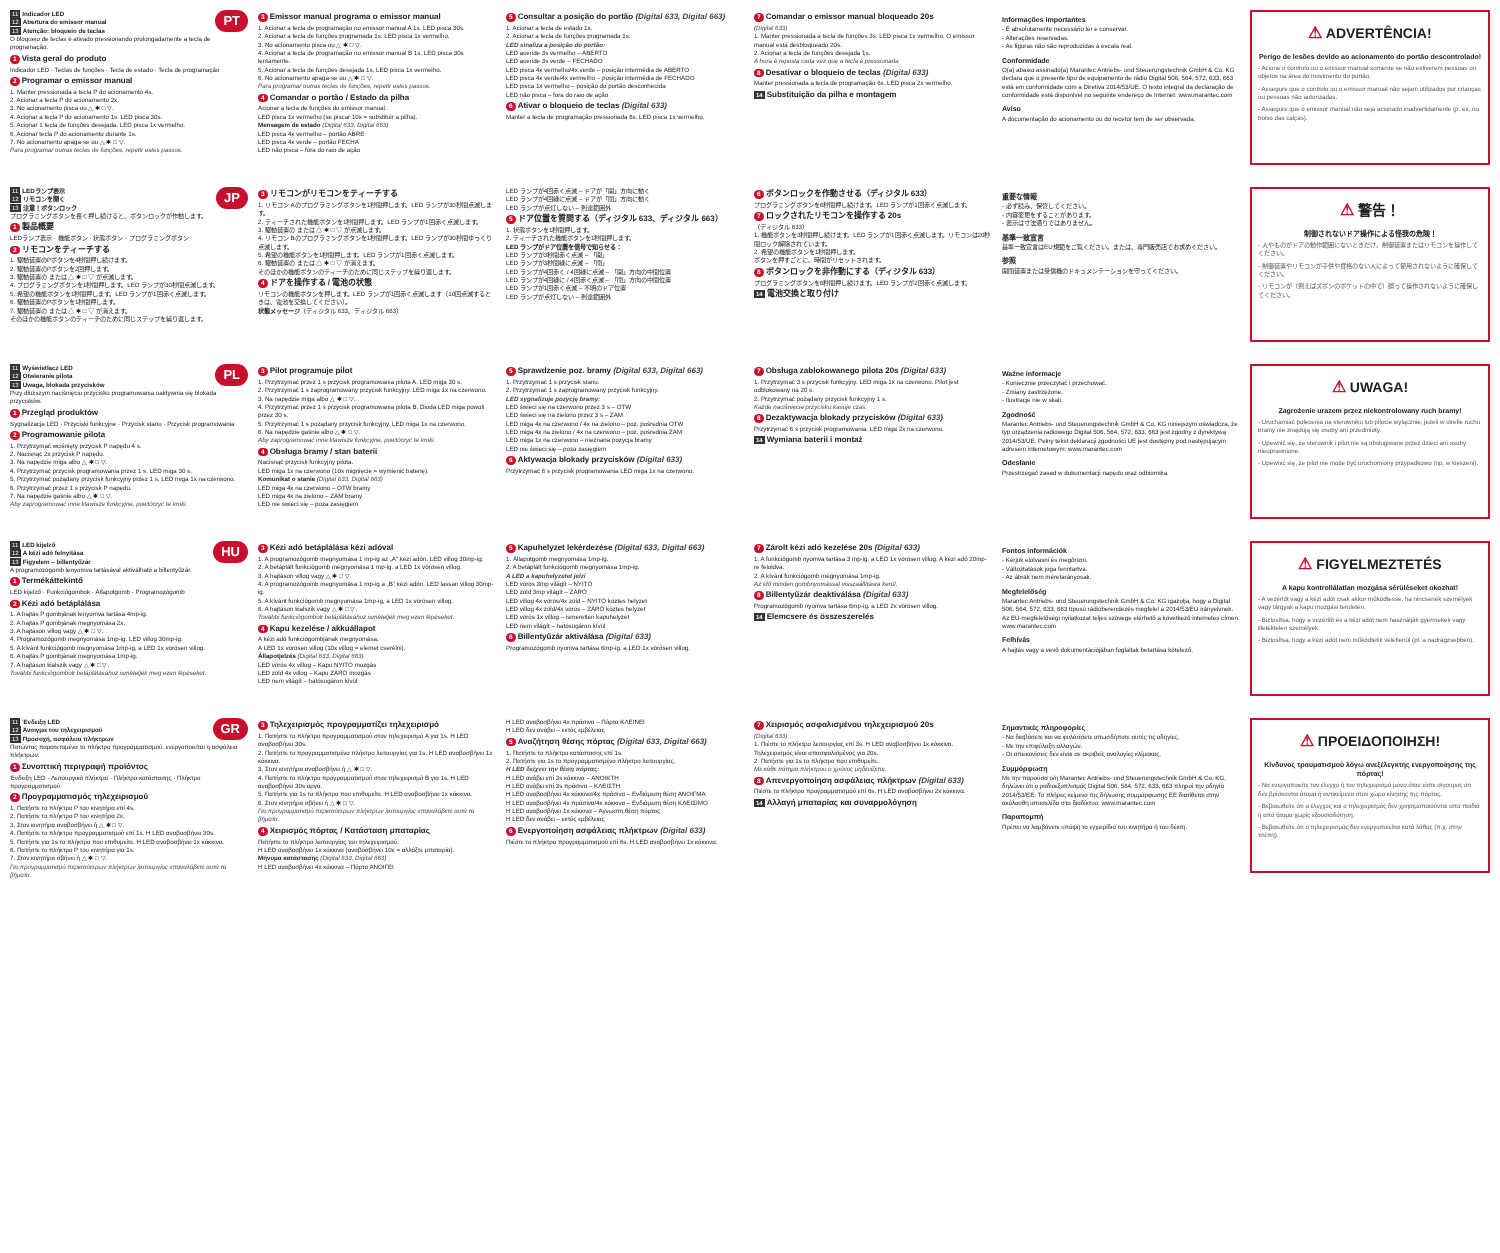PT
11 Indicador LED
12 Abertura do emissor manual
13 Atenção: bloqueio de teclas
O bloqueio de teclas é ativado pressionando prolongadamente a tecla de programação.
1 Vista geral do produto
Indicador LED · Teclas de funções · Tecla de estado · Tecla de programação
2 Programar o emissor manual
1. Manter pressionada a tecla P do acionamento 4s.
2. Acionar a tecla P do acionamento 2x.
3. No acionamento pisca ou △ ✱ □ ▽.
4. Acionar a tecla P do acionamento 1s. LED pisca 30s.
5. Acionar 1 tecla de funções desejada. LED pisca 1x vermelho.
6. Acionar tecla P do acionamento durante 1s.
7. No acionamento apaga-se ou △ ✱ □ ▽.
Para programar outras teclas de funções, repetir estes passos.
3 Emissor manual programa o emissor manual
1. Acionar a tecla de programação no emissor manual A 1s. LED pisca 30s.
2. Acionar a tecla de funções programada 1s. LED pisca 1x vermelho.
3. No acionamento pisca ou △ ✱ □ ▽.
4. Acionar a tecla de programação no emissor manual B 1s. LED pisca 30s lentamente.
5. Acionar a tecla de funções desejada 1s. LED pisca 1x vermelho.
6. No acionamento apaga-se ou △ ✱ □ ▽.
Para programar outras teclas de funções, repetir estes passos.
4 Comandar o portão / Estado da pilha
Acionar a tecla de funções do emissor manual.
LED pisca 1x vermelho (se piscar 10x = substituir a pilha).
Mensagem de estado (Digital 633, Digital 663)
LED pisca 4x vermelho – portão ABRE
LED pisca 4x verde – portão FECHA
LED não pisca – fora do raio de ação
5 Consultar a posição do portão (Digital 633, Digital 663)
1. Acionar a tecla de estado 1s.
2. Acionar a tecla de funções programada 1s.
LED sinaliza a posição do portão:
LED acende 3s vermelho – ABERTO
LED acende 3s verde – FECHADO
LED pisca 4x vermelho/4x verde – posição intermédia de ABERTO
LED pisca 4x verde/4x vermelho – posição intermédia de FECHADO
LED pisca 1x vermelho – posição do portão desconhecida
LED não pisca – fora do raio de ação
6 Ativar o bloqueio de teclas (Digital 633)
Manter a tecla de programação pressionada 6s. LED pisca 1x vermelho.
7 Comandar o emissor manual bloqueado 20s
(Digital 633)
1. Manter pressionada a tecla de funções 3s. LED pisca 1x vermelho. O emissor manual está desbloqueado 20s.
2. Acionar a tecla de funções desejada 1s.
A hora é reposta cada vez que a tecla é pressionada
8 Desativar o bloqueio de teclas (Digital 633)
Manter pressionada a tecla de programação 6s. LED pisca 2x vermelho.
14 Substituição da pilha e montagem
Informações importantes
- É absolutamente necessário ler e conservar.
- Alterações reservadas.
- As figuras não são reproduzidas à escala real.
Conformidade
O(a) abaixo assinado(a) Marantec Antriebs- und Steuerungstechnik GmbH & Co. KG declara que o presente tipo de equipamento de rádio Digital 506, 564, 572, 633, 663 está em conformidade com a Diretiva 2014/53/UE. O texto integral da declaração de conformidade está disponível no seguinte endereço de Internet: www.marantec.com
Aviso
A documentação do acionamento ou do recetor tem de ser observada.
⚠ ADVERTÊNCIA!
Perigo de lesões devido ao acionamento do portão descontrolado!
- Acione o controlo ou o emissor manual somente se não estiverem pessoas ou objetos na área do movimento do portão.
- Assegure que o controlo ou o emissor manual não sejam utilizados por crianças ou pessoas não autorizadas.
- Assegure que o emissor manual não seja acionado inadvertidamente (p. ex. no bolso das calças).
JP
11 LEDランプ表示
12 リモコンを開く
13 注意！ボタンロック
プログラミングボタンを長く押し続けると、ボタンロックが作動します。
1 製品概要
LEDランプ表示 · 機能ボタン · 状態ボタン · プログラミングボタン
2 リモコンをティーチする
1. 駆動装置のPボタンを4秒間押し続けます。
2. 駆動装置のPボタンを2回押します。
3. 駆動装置の または △ ✱ □ ▽ が点滅します。
4. プログラミングボタンを1秒間押します。LED ランプが30秒間点滅します。
5. 希望の機能ボタンを1秒間押します。LED ランプが1回赤く点滅します。
6. 駆動装置のPボタンを1秒間押します。
7. 駆動装置の または △ ✱ □ ▽ が消えます。
そのほかの機能ボタンのティーチのために同じステップを繰り返します。
3 リモコンがリモコンをティーチする
1. リモコン Aのプログラミングボタンを1秒間押します。LED ランプが30秒間点滅します。
2. ティーチされた機能ボタンを1秒間押します。LED ランプが1回赤く点滅します。
3. 駆動装置の または △ ✱ □ ▽ が点滅します。
4. リモコン Bのプログラミングボタンを1秒間押します。LED ランプが30秒間ゆっくり点滅します。
5. 希望の機能ボタンを1秒間押します。LED ランプが1回赤く点滅します。
6. 駆動装置の または △ ✱ □ ▽ が消えます。
そのほかの機能ボタンのティーチのために同じステップを繰り返します。
4 ドアを操作する / 電池の状態
リモコンの機能ボタンを押します。LED ランプが1回赤く点滅します（10回点滅するときは、電池を交換してください）。
状態メッセージ（ディジタル 633、ディジタル 663）
LED ランプが4回赤く点滅 – ドアが「開」方向に動く
LED ランプが4回緑に点滅 – ドアが「閉」方向に動く
LED ランプが点灯しない – 到達範囲外
5 ドア位置を質問する（ディジタル 633、ディジタル 663）
1. 状態ボタンを1秒間押します。
2. ティーチされた機能ボタンを1秒間押します。
LED ランプがドア位置を信号で知らせる：
LED ランプが3秒間赤く点滅 – 「開」
LED ランプが3秒間緑に点滅 – 「閉」
LED ランプが4回赤く / 4回緑に点滅 – 「開」方向の中間位置
LED ランプが4回緑に / 4回赤く点滅 – 「閉」方向の中間位置
LED ランプが1回赤く点滅 – 不明のドア位置
LED ランプが点灯しない – 到達範囲外
6 ボタンロックを作動させる（ディジタル 633）
プログラミングボタンを6秒間押し続けます。LED ランプが1回赤く点滅します。
7 ロックされたリモコンを操作する 20s
（ディジタル 633）
1. 機能ボタンを3秒間押し続けます。LED ランプが1回赤く点滅します。リモコンは20秒間ロック解除されています。
2. 希望の機能ボタンを1秒間押します。
ボタンを押すごとに、時間がリセットされます。
8 ボタンロックを非作動にする（ディジタル 633）
プログラミングボタンを6秒間押し続けます。LED ランプが2回赤く点滅します。
14 電池交換と取り付け
重要な情報
- 必ず読み、保管してください。
- 内容変更をすることがあります。
- 表示は寸法通りではありません。
基準一致宣言
基準一致宣言はEU規範をご覧ください。または、専門販売店でお求めください。
参照
開閉装置または受信機のドキュメンテーションを守ってください。
⚠ 警告！
制御されないドア操作による怪我の危険！
- 人やものがドアの動作範囲にないときだけ、制御装置またはリモコンを操作してください。
- 制御装置やリモコンが子供や資格のない人によって使用されないように確保してください。
- リモコンが（例えばズボンのポケットの中で）誤って操作されないように確保してください。
PL
11 Wyświetlacz LED
12 Otwieranie pilota
13 Uwaga, blokada przycisków
Przy dłuższym naciśnięciu przycisku programowania uaktywnia się blokada przycisków.
1 Przegląd produktów
Sygnalizacja LED · Przyciski funkcyjne · Przycisk stanu · Przycisk programowania
2 Programowanie pilota
1. Przytrzymać wciśnięty przycisk P napędu 4 s.
2. Nacisnąć 2x przycisk P napędu.
3. Na napędzie miga albo △ ✱ □ ▽.
4. Przytrzymać przycisk programowania przez 1 s. LED miga 30 s.
5. Przytrzymać pożądany przycisk funkcyjny przez 1 s. LED miga 1x na czerwono.
6. Przytrzymać przez 1 s przycisk P napędu.
7. Na napędzie gaśnie albo △ ✱ □ ▽.
Aby zaprogramować inne klawisze funkcyjne, powtórzyć te kroki.
3 Pilot programuje pilot
1. Przytrzymać przez 1 s przycisk programowania pilota A. LED miga 30 s.
2. Przytrzymać 1 s zaprogramowany przycisk funkcyjny. LED miga 1x na czerwono.
3. Na napędzie miga albo △ ✱ □ ▽.
4. Przytrzymać przez 1 s przycisk programowania pilota B. Dioda LED miga powoli przez 30 s.
5. Przytrzymać 1 s pożądany przycisk funkcyjny. LED miga 1x na czerwono.
6. Na napędzie gaśnie albo △ ✱ □ ▽.
Aby zaprogramować inne klawisze funkcyjne, powtórzyć te kroki.
4 Obsługa bramy / stan baterii
Nacisnąć przycisk funkcyjny pilota.
LED miga 1x na czerwono (10x mignięcie = wymienić baterię).
Komunikat o stanie (Digital 633, Digital 663)
LED miga 4x na czerwono – OTW bramy
LED miga 4x na zielono – ZAM bramy
LED nie świeci się – poza zasięgiem
5 Sprawdzenie poz. bramy (Digital 633, Digital 663)
1. Przytrzymać 1 s przycisk stanu.
2. Przytrzymać 1 s zaprogramowany przycisk funkcyjny.
LED sygnalizuje pozycję bramy:
LED świeci się na czerwono przez 3 s – OTW
LED świeci się na zielono przez 3 s – ZAM
LED miga 4x na czerwono / 4x na zielono – poz. pośrednia OTW
LED miga 4x na zielono / 4x na czerwono – poz. pośrednia ZAM
LED miga 1x na czerwono – nieznana pozycja bramy
LED nie świeci się – poza zasięgiem
6 Aktywacja blokady przycisków (Digital 633)
Przytrzymać 6 s przycisk programowania LED miga 1x na czerwono.
7 Obsługa zablokowanego pilota 20s (Digital 633)
1. Przytrzymać 3 s przycisk funkcyjny. LED miga 1x na czerwono. Pilot jest odblokowany na 20 s.
2. Przytrzymać pożądany przycisk funkcyjny 1 s.
Każde naciśnięcie przycisku kasuje czas.
8 Dezaktywacja blokady przycisków (Digital 633)
Przytrzymać 6 s przycisk programowania. LED miga 2x na czerwono.
14 Wymiana baterii i montaż
Ważne informacje
- Koniecznie przeczytać i przechować.
- Zmiany zastrzeżone.
- Ilustracje nie w skali.
Zgodność
Marantec Antriebs- und Steuerungstechnik GmbH & Co. KG niniejszym oświadcza, że typ urządzenia radiowego Digital 506, 564, 572, 633, 663 jest zgodny z dyrektywą 2014/53/UE. Pełny tekst deklaracji zgodności UE jest dostępny pod następującym adresem internetowym: www.marantec.com
Odesłanie
Przestrzegać zasad w dokumentacji napędu oraz odbiornika.
⚠ UWAGA!
Zagrożenie urazem przez niekontrolowany ruch bramy!
- Uruchamiać polecenia na sterowniku lub pilocie wyłącznie, jeżeli w strefie ruchu bramy nie znajdują się osoby ani przedmioty.
- Upewnić się, że sterownik i pilot nie są obsługiwane przez dzieci ani osoby nieuprawnione.
- Upewnić się, że pilot nie może być uruchomiony przypadkowo (np. w kieszeni).
HU
11 LED kijelző
12 A kézi adó felnyitása
13 Figyelem – billentyűzár
A programozógomb lenyomva tartásával aktiválható a billentyűzár.
1 Termékáttekintő
LED kijelző · Funkciógombok · Állapotgomb · Programozógomb
2 Kézi adó betáplálása
1. A hajtás P gombjának lenyomva tartása 4mp-ig.
2. A hajtás P gombjának megnyomása 2x.
3. A hajtáson villog vagy △ ✱ □ ▽.
4. Programozógomb megnyomása 1mp-ig. LED villog 30mp-ig.
5. A kívánt funkciógomb megnyomása 1mp-ig, a LED 1x vörösen villog.
6. A hajtás P gombjának megnyomása 1mp-ig.
7. A hajtáson kialszik vagy △ ✱ □ ▽.
További funkciógombok betáplálásához ismételjék meg ezen lépéseket.
3 Kézi adó betáplálása kézi adóval
1. A programozógomb megnyomása 1 mp-ig az „A" kézi adón. LED villog 30mp-ig.
2. A betáplált funkciógomb megnyomása 1 mp-ig. a LED 1x vörösen villog.
3. A hajtáson villog vagy △ ✱ □ ▽.
4. A programozógomb megnyomása 1 mp-ig a „B" kézi adón. LED lassan villog 30mp-ig.
5. A kívánt funkciógomb megnyomása 1mp-ig, a LED 1x vörösen villog.
6. A hajtáson kialszik vagy △ ✱ □ ▽.
További funkciógombok betáplálásához ismételjék meg ezen lépéseket.
4 Kapu kezelése / akkuállapot
A kézi adó funkciógombjának megnyomása.
A LED 1x vörösen villog (10x villog = elemet cserélni).
Állapotjelzés (Digital 633, Digital 663)
LED vörös 4x villog – Kapu NYITÓ mozgás
LED zöld 4x villog – Kapu ZÁRÓ mozgás
LED nem világít – hatósugáron kívül
5 Kapuhelyzet lekérdezése (Digital 633, Digital 663)
1. Állapotgomb megnyomása 1mp-ig.
2. A betáplált funkciógomb megnyomása 1mp-ig.
A LED a kapuhelyzetet jelzi
LED vörös 3mp világít – NYITÓ
LED zöld 3mp világít – ZÁRÓ
LED villog 4x vörös/4x zöld – NYITÓ köztes helyzet
LED villog 4x zöld/4x vörös – ZÁRÓ köztes helyzet
LED vörös 1x villog – ismeretlen kapuhelyzet
LED nem világít – hatósugáron kívül
6 Billentyűzár aktiválása (Digital 633)
Programozógomb nyomva tartása 6mp-ig. a LED 1x vörösen villog.
7 Zárolt kézi adó kezelése 20s (Digital 633)
1. A funkciógomb nyomva tartása 3 mp-ig. a LED 1x vörösen villog. A kézi adó 20mp-re feloldva.
2. A kívánt funkciógomb megnyomása 1mp-ig.
Az idő minden gombnyomással visszaállításra kerül.
8 Billentyűzár deaktiválása (Digital 633)
Programozógomb nyomva tartása 6mp-ig. a LED 2x vörösen villog.
14 Elemcsere és összeszerelés
Fontos információk
- Kérjük elolvasni és megőrizni.
- Változtatások joga fenntartva.
- Az ábrák nem méretarányosak.
Megfelelőség
Marantec Antriebs- und Steuerungstechnik GmbH & Co. KG igazolja, hogy a Digital 506, 564, 572, 633, 663 típusú rádióberendezés megfelel a 2014/53/EU irányelvnek. Az EU-megfelelőségi nyilatkozat teljes szövege elérhető a következő internetes címen: www.marantec.com
Felhívás
A hajtás vagy a vevő dokumentációjában foglaltak betartása kötelező.
⚠ FIGYELMEZTETÉS
A kapu kontrollálatlan mozgása sérüléseket okozhat!
- A vezérlőt vagy a kézi adót csak akkor működtesse, ha nincsenek személyek vagy tárgyak a kapu mozgási területén.
- Biztosítsa, hogy a vezérlőt és a kézi adót nem használják gyermekek vagy illetéktelen személyek.
- Biztosítsa, hogy a kézi adót nem működtetik véletlenül (pl. a nadrágzsebben).
GR
11 Ένδειξη LED
12 Άνοιγμα του τηλεχειρισμού
13 Προσοχή, ασφάλεια πλήκτρων
Πατώντας παρατεταμένα το πλήκτρο προγραμματισμού, ενεργοποιείται η ασφάλεια πλήκτρων.
1 Συνοπτική περιγραφή προϊόντος
Ένδειξη LED · Λειτουργικά πλήκτρα · Πλήκτρο κατάστασης · Πλήκτρο προγραμματισμού
2 Προγραμματισμός τηλεχειρισμού
1. Πατήστε το πλήκτρο P του κινητήρα επί 4s.
2. Πατήστε το πλήκτρο P του κινητήρα 2x.
3. Στον κινητήρα αναβοσβήνει ή △ ✱ □ ▽.
4. Πατήστε το πλήκτρο προγραμματισμού επί 1s. H LED αναβοσβήνει 30s.
5. Πατήστε για 1s το πλήκτρο που επιθυμείτε. Η LED αναβοσβήνει 1x κόκκινα.
6. Πατήστε το πλήκτρο P του κινητήρα για 1s.
7. Στον κινητήρα σβήνει ή △ ✱ □ ▽.
Για προγραμματισμό περισσότερων πλήκτρων λειτουργίας επαναλάβετε αυτά τα βήματα.
3 Τηλεχειρισμός προγραμματίζει τηλεχειρισμό
1. Πατήστε το πλήκτρο προγραμματισμού στον τηλεχειρισμό A για 1s. H LED αναβοσβήνει 30s.
2. Πατήστε το προγραμματισμένο πλήκτρο λειτουργίας για 1s. H LED αναβοσβήνει 1x κόκκινα.
3. Στον κινητήρα αναβοσβήνει ή △ ✱ □ ▽.
4. Πατήστε το πλήκτρο προγραμματισμού στον τηλεχειρισμό B για 1s. H LED αναβοσβήνει 30s αργά.
5. Πατήστε για 1s το πλήκτρο που επιθυμείτε. Η LED αναβοσβήνει 1x κόκκινα.
6. Στον κινητήρα σβήνει ή △ ✱ □ ▽.
Για προγραμματισμό περισσότερων πλήκτρων λειτουργίας επαναλάβετε αυτά τα βήματα.
4 Χειρισμός πόρτας / Κατάσταση μπαταρίας
Πατήστε το πλήκτρο λειτουργίας του τηλεχειρισμού.
Η LED αναβοσβήνει 1x κόκκινα (αναβοσβήνει 10x = αλλάξτε μπαταρία).
Μήνυμα κατάστασης (Digital 633, Digital 663)
H LED αναβοσβήνει 4x κόκκινα – Πόρτα ΑΝΟΙΓΕΙ
H LED αναβοσβήνει 4x πράσινα – Πόρτα ΚΛΕΙΝΕΙ
H LED δεν ανάβει – εκτός εμβέλειας
5 Αναζήτηση θέσης πόρτας (Digital 633, Digital 663)
1. Πατήστε το πλήκτρο κατάστασης επί 1s.
2. Πατήστε για 1s το προγραμματισμένο πλήκτρο λειτουργίας.
H LED δείχνει την θέση πόρτας:
H LED ανάβει επί 3s κόκκινα – ΑΝΟΙΚΤΗ
H LED ανάβει επί 3s πράσινα – ΚΛΕΙΣΤΗ
H LED αναβοσβήνει 4x κόκκινα/4x πράσινα – Ενδιάμεση θέση ΑΝΟΙΓΜΑ
H LED αναβοσβήνει 4x πράσινα/4x κόκκινα – Ενδιάμεση θέση ΚΛΕΙΣΙΜΟ
H LED αναβοσβήνει 1x κόκκινα – Άγνωστη θέση πόρτας
H LED δεν ανάβει – εκτός εμβέλειας
6 Ενεργοποίηση ασφάλειας πλήκτρων (Digital 633)
Πιέστε το πλήκτρο προγραμματισμού επί 6s. H LED αναβοσβήνει 1x κόκκινα.
7 Χειρισμός ασφαλισμένου τηλεχειρισμού 20s
(Digital 633)
1. Πιέστε το πλήκτρο λειτουργίας επί 3s. H LED αναβοσβήνει 1x κόκκινα. Τηλεχειρισμός είναι απασφαλισμένος για 20s.
2. Πατήστε για 1s το πλήκτρο που επιθυμείτε.
Με κάθε πάτημα πλήκτρου ο χρόνος μηδενίζεται.
8 Απενεργοποίηση ασφάλειας πλήκτρων (Digital 633)
Πιέστε το πλήκτρο προγραμματισμού επί 6s. H LED αναβοσβήνει 2x κόκκινα.
14 Αλλαγή μπαταρίας και συναρμολόγηση
Σημαντικές πληροφορίες
- Να διαβάσετε και να φυλάσσετε οπωσδήποτε αυτές τις οδηγίες.
- Με την επιφύλαξη αλλαγών.
- Οι απεικονίσεις δεν είναι σε ακριβείς αναλογίες κλίμακας.
Συμμόρφωση
Με την παρούσα ο/η Marantec Antriebs- und Steuerungstechnik GmbH & Co. KG, δηλώνει ότι ο ραδιοεξοπλισμός Digital 506, 564, 572, 633, 663 πληροί την οδηγία 2014/53/ΕΕ. Το πλήρες κείμενο της δήλωσης συμμόρφωσης ΕΕ διατίθεται στην ακόλουθη ιστοσελίδα στο διαδίκτυο: www.marantec.com
Παραπομπή
Πρέπει να λαμβάνετε υπόψη το εγχειρίδιο του κινητήρα ή του δέκτη.
⚠ ΠΡΟΕΙΔΟΠΟΙΗΣΗ!
Κίνδυνος τραυματισμού λόγω ανεξέλεγκτης ενεργοποίησης της πόρτας!
- Να ενεργοποιείτε τον έλεγχο ή τον τηλεχειρισμό μόνο όταν είστε σίγουρος ότι δεν βρίσκονται άτομα ή αντικείμενα στον χώρο κίνησης της πόρτας.
- Βεβαιωθείτε ότι ο έλεγχος και ο τηλεχειρισμός δεν χρησιμοποιούνται από παιδιά ή από άτομα χωρίς εξουσιοδότηση.
- Βεβαιωθείτε ότι ο τηλεχειρισμός δεν ενεργοποιείται κατά λάθος (π.χ. στην τσέπη).